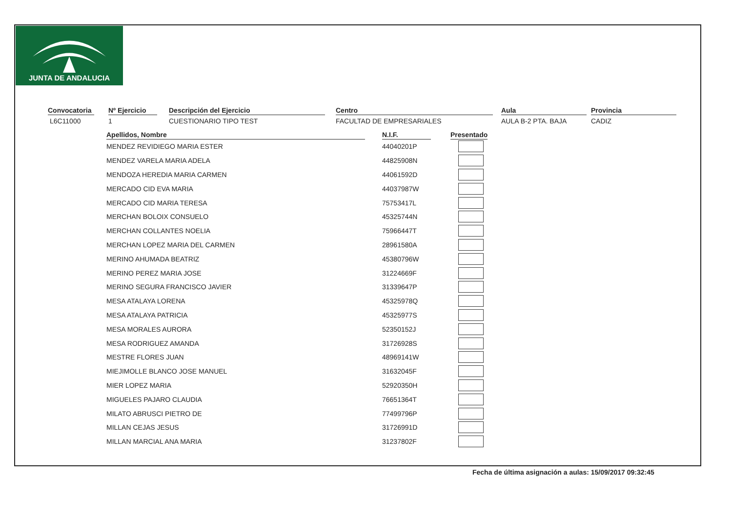JUNTA DE ANDALUCIA
Convocatoria
L6C11000
Nº Ejercicio
1
Descripción del Ejercicio
CUESTIONARIO TIPO TEST
Centro
FACULTAD DE EMPRESARIALES
Aula
AULA B-2 PTA. BAJA
Provincia
CADIZ
| Apellidos, Nombre | | N.I.F. | | Presentado |
| --- | --- | --- | --- | --- |
| MENDEZ REVIDIEGO MARIA ESTER | | 44040201P | | |
| MENDEZ VARELA MARIA ADELA | | 44825908N | | |
| MENDOZA HEREDIA MARIA CARMEN | | 44061592D | | |
| MERCADO CID EVA MARIA | | 44037987W | | |
| MERCADO CID MARIA TERESA | | 75753417L | | |
| MERCHAN BOLOIX CONSUELO | | 45325744N | | |
| MERCHAN COLLANTES NOELIA | | 75966447T | | |
| MERCHAN LOPEZ MARIA DEL CARMEN | | 28961580A | | |
| MERINO AHUMADA BEATRIZ | | 45380796W | | |
| MERINO PEREZ MARIA JOSE | | 31224669F | | |
| MERINO SEGURA FRANCISCO JAVIER | | 31339647P | | |
| MESA ATALAYA LORENA | | 45325978Q | | |
| MESA ATALAYA PATRICIA | | 45325977S | | |
| MESA MORALES AURORA | | 52350152J | | |
| MESA RODRIGUEZ AMANDA | | 31726928S | | |
| MESTRE FLORES JUAN | | 48969141W | | |
| MIEJIMOLLE BLANCO JOSE MANUEL | | 31632045F | | |
| MIER LOPEZ MARIA | | 52920350H | | |
| MIGUELES PAJARO CLAUDIA | | 76651364T | | |
| MILATO ABRUSCI PIETRO DE | | 77499796P | | |
| MILLAN CEJAS JESUS | | 31726991D | | |
| MILLAN MARCIAL ANA MARIA | | 31237802F | | |
Fecha de última asignación a aulas: 15/09/2017 09:32:45